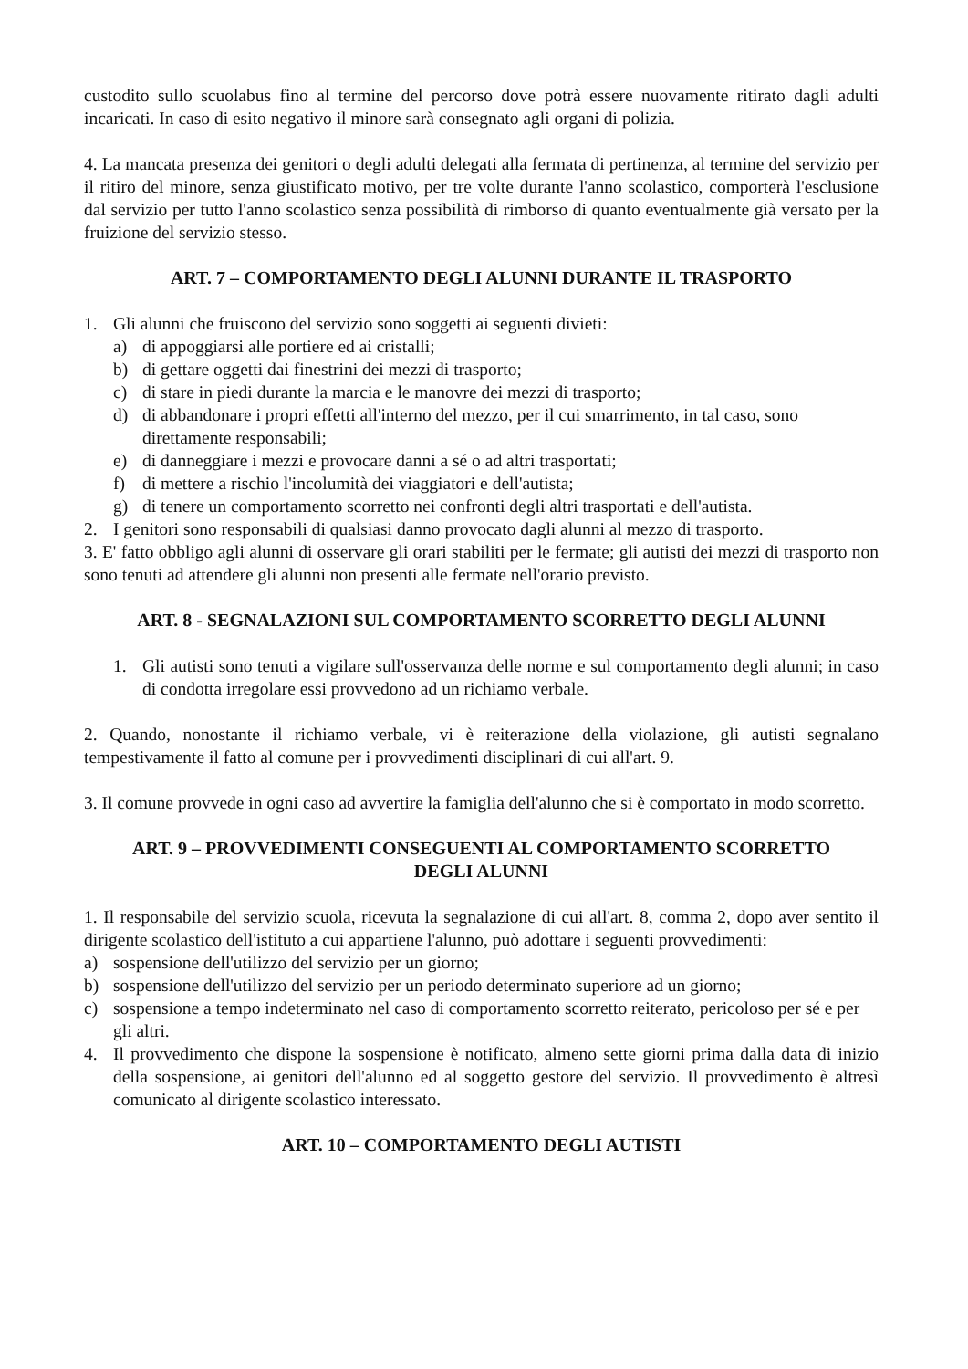custodito sullo scuolabus fino al termine del percorso dove potrà essere nuovamente ritirato dagli adulti incaricati. In caso di esito negativo il minore sarà consegnato agli organi di polizia.
4. La mancata presenza dei genitori o degli adulti delegati alla fermata di pertinenza, al termine del servizio per il ritiro del minore, senza giustificato motivo, per tre volte durante l'anno scolastico, comporterà l'esclusione dal servizio per tutto l'anno scolastico senza possibilità di rimborso di quanto eventualmente già versato per la fruizione del servizio stesso.
ART. 7 – COMPORTAMENTO DEGLI ALUNNI DURANTE IL TRASPORTO
1. Gli alunni che fruiscono del servizio sono soggetti ai seguenti divieti:
a) di appoggiarsi alle portiere ed ai cristalli;
b) di gettare oggetti dai finestrini dei mezzi di trasporto;
c) di stare in piedi durante la marcia e le manovre dei mezzi di trasporto;
d) di abbandonare i propri effetti all'interno del mezzo, per il cui smarrimento, in tal caso, sono direttamente responsabili;
e) di danneggiare i mezzi e provocare danni a sé o ad altri trasportati;
f) di mettere a rischio l'incolumità dei viaggiatori e dell'autista;
g) di tenere un comportamento scorretto nei confronti degli altri trasportati e dell'autista.
2. I genitori sono responsabili di qualsiasi danno provocato dagli alunni al mezzo di trasporto.
3. E' fatto obbligo agli alunni di osservare gli orari stabiliti per le fermate; gli autisti dei mezzi di trasporto non sono tenuti ad attendere gli alunni non presenti alle fermate nell'orario previsto.
ART. 8 - SEGNALAZIONI SUL COMPORTAMENTO SCORRETTO DEGLI ALUNNI
1. Gli autisti sono tenuti a vigilare sull'osservanza delle norme e sul comportamento degli alunni; in caso di condotta irregolare essi provvedono ad un richiamo verbale.
2. Quando, nonostante il richiamo verbale, vi è reiterazione della violazione, gli autisti segnalano tempestivamente il fatto al comune per i provvedimenti disciplinari di cui all'art. 9.
3. Il comune provvede in ogni caso ad avvertire la famiglia dell'alunno che si è comportato in modo scorretto.
ART. 9 – PROVVEDIMENTI CONSEGUENTI AL COMPORTAMENTO SCORRETTO
DEGLI ALUNNI
1. Il responsabile del servizio scuola, ricevuta la segnalazione di cui all'art. 8, comma 2, dopo aver sentito il dirigente scolastico dell'istituto a cui appartiene l'alunno, può adottare i seguenti provvedimenti:
a) sospensione dell'utilizzo del servizio per un giorno;
b) sospensione dell'utilizzo del servizio per un periodo determinato superiore ad un giorno;
c) sospensione a tempo indeterminato nel caso di comportamento scorretto reiterato, pericoloso per sé e per gli altri.
4. Il provvedimento che dispone la sospensione è notificato, almeno sette giorni prima dalla data di inizio della sospensione, ai genitori dell'alunno ed al soggetto gestore del servizio. Il provvedimento è altresì comunicato al dirigente scolastico interessato.
ART. 10 – COMPORTAMENTO DEGLI AUTISTI